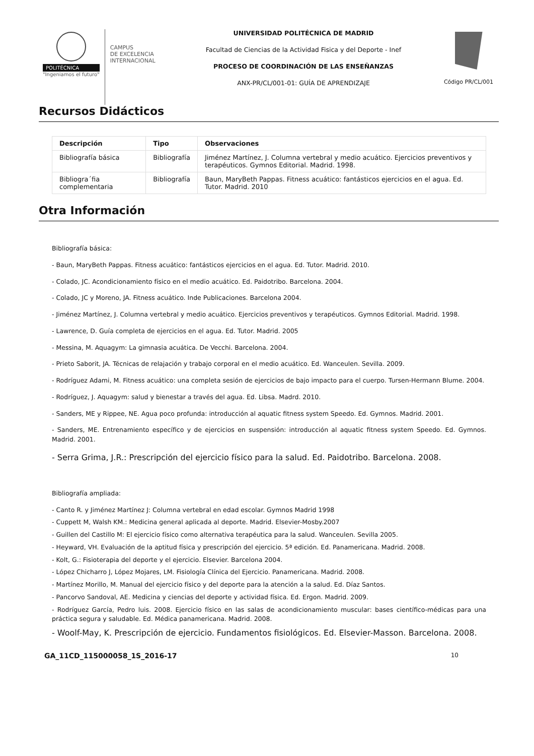POLITÉCNICA
"Ingeniamos el futuro"
CAMPUS
DE EXCELENCIA
INTERNACIONAL
UNIVERSIDAD POLITÉCNICA DE MADRID
Facultad de Ciencias de la Actividad Fisica y del Deporte - Inef
PROCESO DE COORDINACIÓN DE LAS ENSEÑANZAS
ANX-PR/CL/001-01: GUÍA DE APRENDIZAJE
Código PR/CL/001
Recursos Didácticos
| Descripción | Tipo | Observaciones |
| --- | --- | --- |
| Bibliografía básica | Bibliografía | Jiménez Martínez, J. Columna vertebral y medio acuático. Ejercicios preventivos y terapéuticos. Gymnos Editorial. Madrid. 1998. |
| Bibliogra´fia complementaria | Bibliografía | Baun, MaryBeth Pappas. Fitness acuático: fantásticos ejercicios en el agua. Ed. Tutor. Madrid. 2010 |
Otra Información
Bibliografía básica:
- Baun, MaryBeth Pappas. Fitness acuático: fantásticos ejercicios en el agua. Ed. Tutor. Madrid. 2010.
- Colado, JC. Acondicionamiento físico en el medio acuático. Ed. Paidotribo. Barcelona. 2004.
- Colado, JC y Moreno, JA. Fitness acuático. Inde Publicaciones. Barcelona 2004.
- Jiménez Martínez, J. Columna vertebral y medio acuático. Ejercicios preventivos y terapéuticos. Gymnos Editorial. Madrid. 1998.
- Lawrence, D. Guía completa de ejercicios en el agua. Ed. Tutor. Madrid. 2005
- Messina, M. Aquagym: La gimnasia acuática. De Vecchi. Barcelona. 2004.
- Prieto Saborit, JA. Técnicas de relajación y trabajo corporal en el medio acuático. Ed. Wanceulen. Sevilla. 2009.
- Rodríguez Adami, M. Fitness acuático: una completa sesión de ejercicios de bajo impacto para el cuerpo. Tursen-Hermann Blume. 2004.
- Rodríguez, J. Aquagym: salud y bienestar a través del agua. Ed. Libsa. Madrd. 2010.
- Sanders, ME y Rippee, NE. Agua poco profunda: introducción al aquatic fitness system Speedo. Ed. Gymnos. Madrid. 2001.
- Sanders, ME. Entrenamiento específico y de ejercicios en suspensión: introducción al aquatic fitness system Speedo. Ed. Gymnos. Madrid. 2001.
- Serra Grima, J.R.: Prescripción del ejercicio físico para la salud. Ed. Paidotribo. Barcelona. 2008.
Bibliografía ampliada:
- Canto R. y Jiménez Martínez J: Columna vertebral en edad escolar. Gymnos Madrid 1998
- Cuppett M, Walsh KM.: Medicina general aplicada al deporte. Madrid. Elsevier-Mosby.2007
- Guillen del Castillo M: El ejercicio físico como alternativa terapéutica para la salud. Wanceulen. Sevilla 2005.
- Heyward, VH. Evaluación de la aptitud física y prescripción del ejercicio. 5ª edición. Ed. Panamericana. Madrid. 2008.
- Kolt, G.: Fisioterapia del deporte y el ejercicio. Elsevier. Barcelona 2004.
- López Chicharro J, López Mojares, LM. Fisiología Clínica del Ejercicio. Panamericana. Madrid. 2008.
- Martínez Morillo, M. Manual del ejercicio físico y del deporte para la atención a la salud. Ed. Díaz Santos.
- Pancorvo Sandoval, AE. Medicina y ciencias del deporte y actividad física. Ed. Ergon. Madrid. 2009.
- Rodríguez García, Pedro luis. 2008. Ejercicio físico en las salas de acondicionamiento muscular: bases científico-médicas para una práctica segura y saludable. Ed. Médica panamericana. Madrid. 2008.
- Woolf-May, K. Prescripción de ejercicio. Fundamentos fisiológicos. Ed. Elsevier-Masson. Barcelona. 2008.
GA_11CD_115000058_1S_2016-17 10